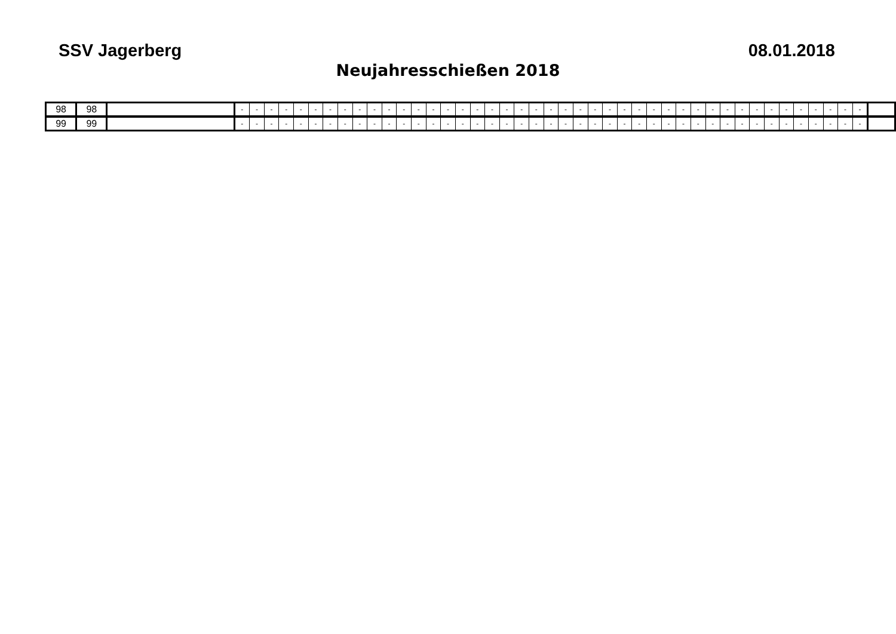SSV Jagerberg 08.01.2018
Neujahresschießen 2018
| 98 | 98 | | - | - | - | - | - | - | - | - | - | - | - | - | - | - | - | - | - | - | - | - | - | - | - | - | - | - | - | - | - | - | - | - | - | - | - | - | - | - | - | - | - | - | - | |
| 99 | 99 | | - | - | - | - | - | - | - | - | - | - | - | - | - | - | - | - | - | - | - | - | - | - | - | - | - | - | - | - | - | - | - | - | - | - | - | - | - | - | - | - | - | - | - | |